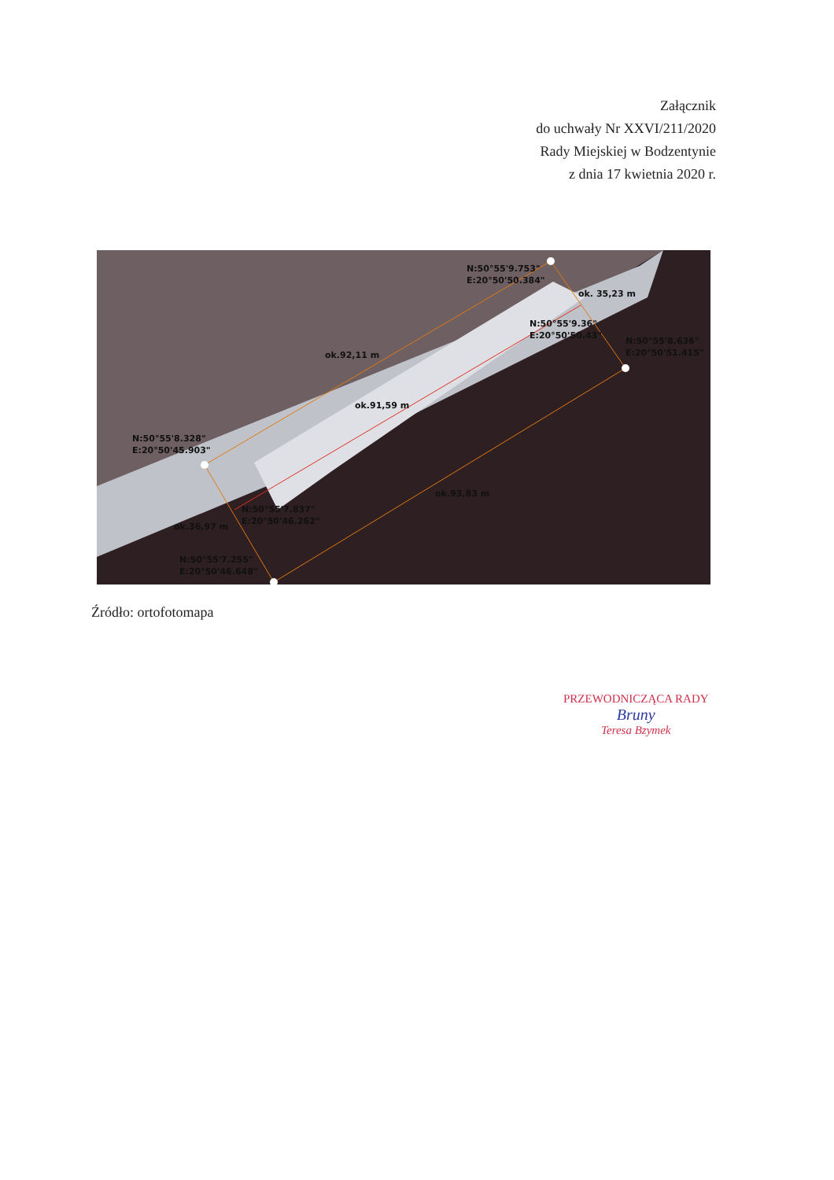Załącznik
do uchwały Nr XXVI/211/2020
Rady Miejskiej w Bodzentynie
z dnia 17 kwietnia 2020 r.
N:50°55'9.753"
E:20°50'50.384"
ok. 35,23 m
N:50°55'9.36"
E:20°50'50.43"
N:50°55'8.636"
E:20°50'51.415"
ok.92,11 m
ok.91,59 m
N:50°55'8.328"
E:20°50'45.903"
ok.93,83 m
N:50°55'7.837"
E:20°50'46.262"
ok.36,97 m
N:50°55'7.255"
E:20°50'46.648"
Źródło: ortofotomapa
PRZEWODNICZĄCA RADY
Bruny
Teresa Bzymek